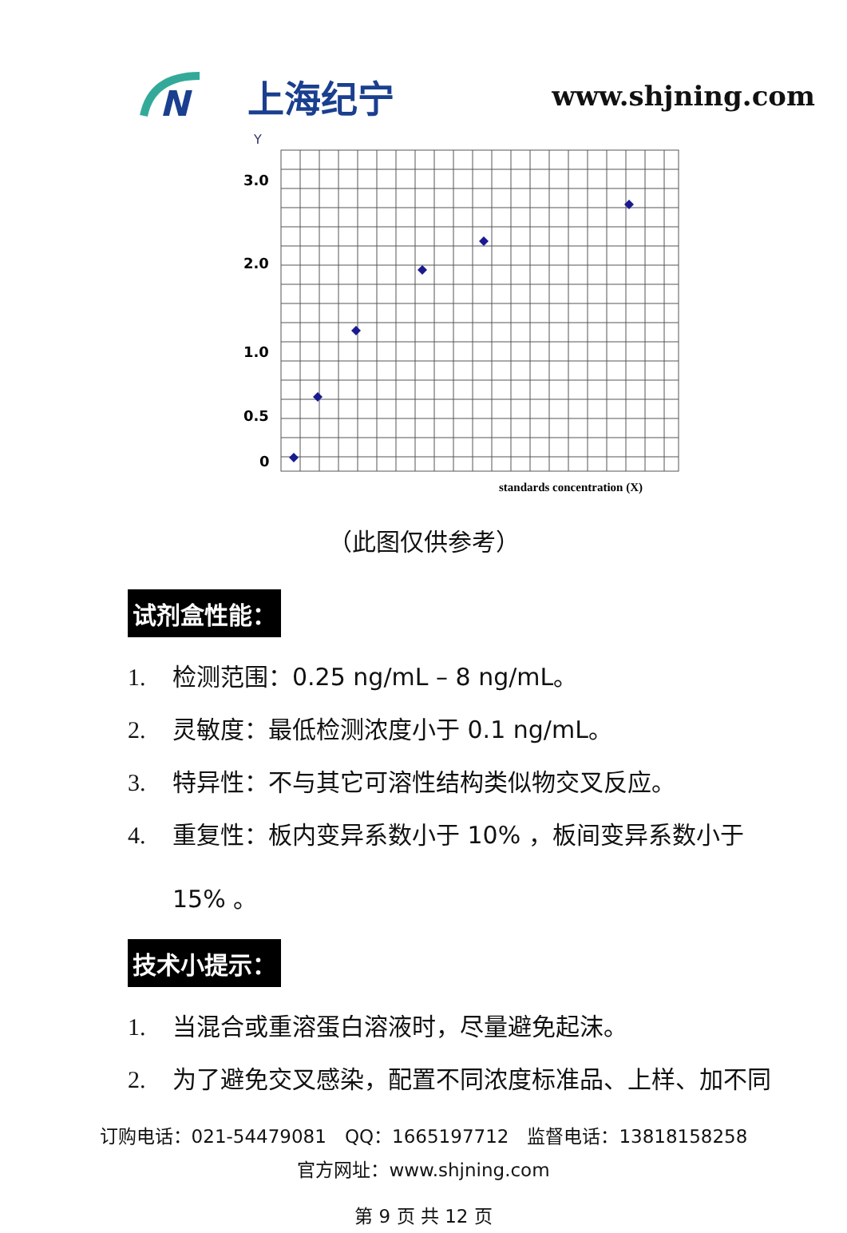N
上海纪宁
www.shjning.com
Y
3.0
2.0
1.0
0.5
0
standards concentration (X)
（此图仅供参考）
试剂盒性能：
1. 检测范围：0.25 ng/mL – 8 ng/mL。
2. 灵敏度：最低检测浓度小于 0.1 ng/mL。
3. 特异性：不与其它可溶性结构类似物交叉反应。
4. 重复性：板内变异系数小于 10% ，板间变异系数小于
15% 。
技术小提示：
1. 当混合或重溶蛋白溶液时，尽量避免起沫。
2. 为了避免交叉感染，配置不同浓度标准品、上样、加不同
订购电话：021-54479081　QQ：1665197712　监督电话：13818158258
官方网址：www.shjning.com
第 9 页 共 12 页